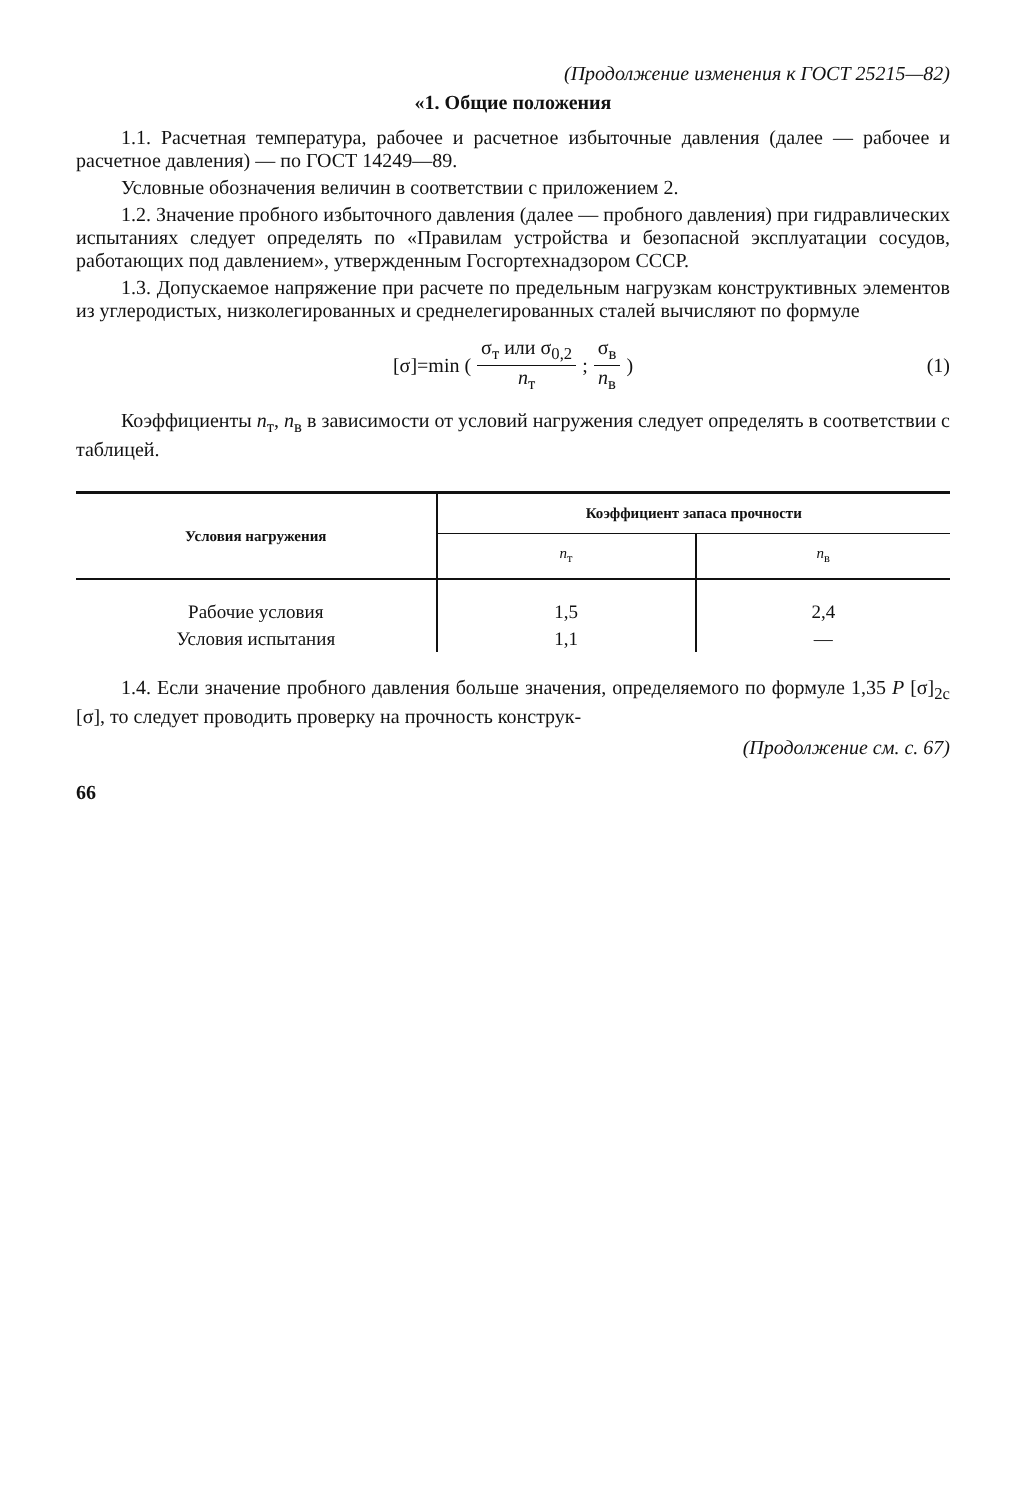(Продолжение изменения к ГОСТ 25215—82)
«1. Общие положения
1.1. Расчетная температура, рабочее и расчетное избыточные давления (далее — рабочее и расчетное давления) — по ГОСТ 14249—89.
Условные обозначения величин в соответствии с приложением 2.
1.2. Значение пробного избыточного давления (далее — пробного давления) при гидравлических испытаниях следует определять по «Правилам устройства и безопасной эксплуатации сосудов, работающих под давлением», утвержденным Госгортехнадзором СССР.
1.3. Допускаемое напряжение при расчете по предельным нагрузкам конструктивных элементов из углеродистых, низколегированных и среднелегированных сталей вычисляют по формуле
[σ]=min ( σ<sub>т</sub> или σ<sub>0,2</sub> n<sub>т</sub> ; σ<sub>в</sub> n<sub>в</sub> ) (1)
Коэффициенты n<sub>т</sub>, n<sub>в</sub> в зависимости от условий нагружения следует определять в соответствии с таблицей.
| Условия нагружения | Коэффициент запаса прочности | |
| --- | --- | --- |
| | n<sub>т</sub> | n<sub>в</sub> |
| Рабочие условия | 1,5 | 2,4 |
| Условия испытания | 1,1 | — |
1.4. Если значение пробного давления больше значения, определяемого по формуле 1,35 P [σ]<sub>2c</sub> [σ], то следует проводить проверку на прочность конструк-
(Продолжение см. с. 67)
66